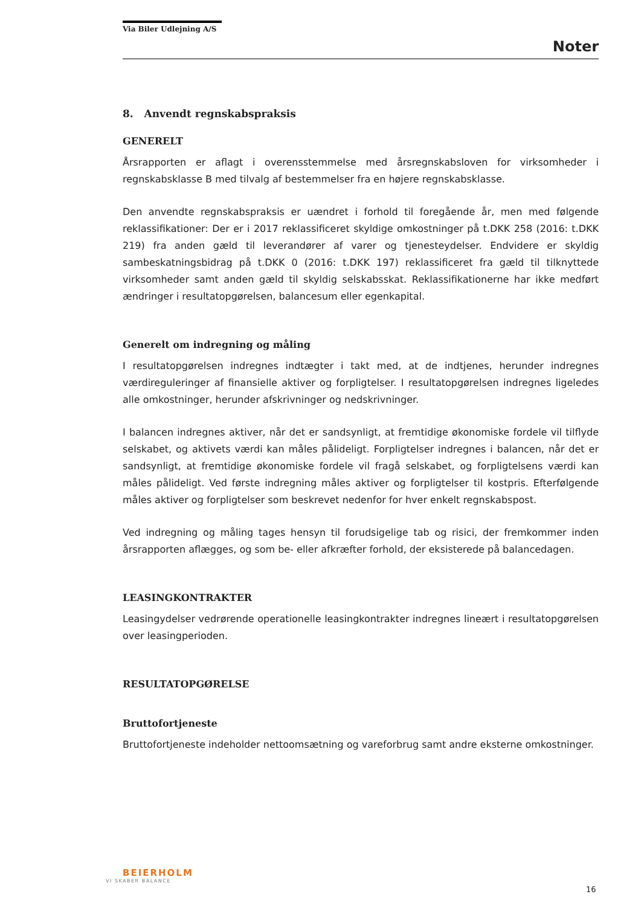Via Biler Udlejning A/S
Noter
8. Anvendt regnskabspraksis
GENERELT
Årsrapporten er aflagt i overensstemmelse med årsregnskabsloven for virksomheder i regnskabsklasse B med tilvalg af bestemmelser fra en højere regnskabsklasse.
Den anvendte regnskabspraksis er uændret i forhold til foregående år, men med følgende reklassifikationer: Der er i 2017 reklassificeret skyldige omkostninger på t.DKK 258 (2016: t.DKK 219) fra anden gæld til leverandører af varer og tjenesteydelser. Endvidere er skyldig sambeskatningsbidrag på t.DKK 0 (2016: t.DKK 197) reklassificeret fra gæld til tilknyttede virksomheder samt anden gæld til skyldig selskabsskat. Reklassifikationerne har ikke medført ændringer i resultatopgørelsen, balancesum eller egenkapital.
Generelt om indregning og måling
I resultatopgørelsen indregnes indtægter i takt med, at de indtjenes, herunder indregnes værdireguleringer af finansielle aktiver og forpligtelser. I resultatopgørelsen indregnes ligeledes alle omkostninger, herunder afskrivninger og nedskrivninger.
I balancen indregnes aktiver, når det er sandsynligt, at fremtidige økonomiske fordele vil tilflyde selskabet, og aktivets værdi kan måles pålideligt. Forpligtelser indregnes i balancen, når det er sandsynligt, at fremtidige økonomiske fordele vil fragå selskabet, og forpligtelsens værdi kan måles pålideligt. Ved første indregning måles aktiver og forpligtelser til kostpris. Efterfølgende måles aktiver og forpligtelser som beskrevet nedenfor for hver enkelt regnskabspost.
Ved indregning og måling tages hensyn til forudsigelige tab og risici, der fremkommer inden årsrapporten aflægges, og som be- eller afkræfter forhold, der eksisterede på balancedagen.
LEASINGKONTRAKTER
Leasingydelser vedrørende operationelle leasingkontrakter indregnes lineært i resultatopgørelsen over leasingperioden.
RESULTATOPGØRELSE
Bruttofortjeneste
Bruttofortjeneste indeholder nettoomsætning og vareforbrug samt andre eksterne omkostninger.
BEIERHOLM
VI SKABER BALANCE
16